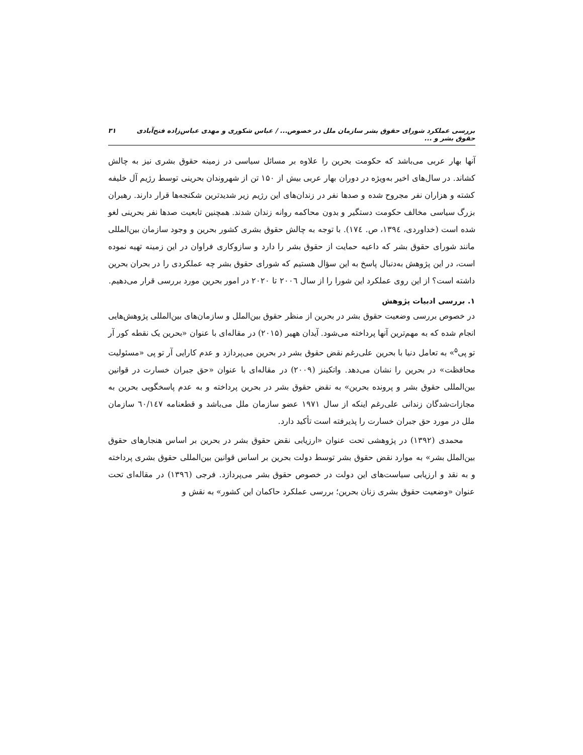بررسی عملکرد شورای حقوق بشر سازمان ملل در خصوص... / عباس شکوری و مهدی عباس‌زاده فتح‌آبادی حقوق بشر و ... ۳۱
آنها بهار عربی می‌باشد که حکومت بحرین را علاوه بر مسائل سیاسی در زمینه حقوق بشری نیز به چالش کشاند. در سال‌های اخیر به‌ویژه در دوران بهار عربی بیش از ۱۵۰ تن از شهروندان بحرینی توسط رژیم آل خلیفه کشته و هزاران نفر مجروح شده و صدها نفر در زندان‌های این رژیم زیر شدیدترین شکنجه‌ها قرار دارند. رهبران بزرگ سیاسی مخالف حکومت دستگیر و بدون محاکمه روانه زندان شدند. همچنین تابعیت صدها نفر بحرینی لغو شده است (خداوردی، ۱۳۹٤، ص. ۱۷٤). با توجه به چالش حقوق بشری کشور بحرین و وجود سازمان بین‌المللی مانند شورای حقوق بشر که داعیه حمایت از حقوق بشر را دارد و سازوکاری فراوان در این زمینه تهیه نموده است، در این پژوهش به‌دنبال پاسخ به این سؤال هستیم که شورای حقوق بشر چه عملکردی را در بحران بحرین داشته است؟ از این روی عملکرد این شورا را از سال ۲۰۰٦ تا ۲۰۲۰ در امور بحرین مورد بررسی قرار می‌دهیم.
۱. بررسی ادبیات پژوهش
در خصوص بررسی وضعیت حقوق بشر در بحرین از منظر حقوق بین‌الملل و سازمان‌های بین‌المللی پژوهش‌هایی انجام شده که به مهم‌ترین آنها پرداخته می‌شود. آیدان ههیر (۲۰۱۵) در مقاله‌ای با عنوان «بحرین یک نقطه کور آر تو پی<sup>۵</sup>» به تعامل دنیا با بحرین علی‌رغم نقض حقوق بشر در بحرین می‌پردازد و عدم کارایی آر تو پی «مسئولیت محافظت» در بحرین را نشان می‌دهد. واتکینز (۲۰۰۹) در مقاله‌ای با عنوان «حق جبران خسارت در قوانین بین‌المللی حقوق بشر و پرونده بحرین» به نقض حقوق بشر در بحرین پرداخته و به عدم پاسخگویی بحرین به مجازات‌شدگان زندانی علی‌رغم اینکه از سال ۱۹۷۱ عضو سازمان ملل می‌باشد و قطعنامه ٦۰/۱٤۷ سازمان ملل در مورد حق جبران خسارت را پذیرفته است تأکید دارد.
محمدی (۱۳۹۲) در پژوهشی تحت عنوان «ارزیابی نقض حقوق بشر در بحرین بر اساس هنجارهای حقوق بین‌الملل بشر» به موارد نقض حقوق بشر توسط دولت بحرین بر اساس قوانین بین‌المللی حقوق بشری پرداخته و به نقد و ارزیابی سیاست‌های این دولت در خصوص حقوق بشر می‌پردازد. فرجی (۱۳۹٦) در مقاله‌ای تحت عنوان «وضعیت حقوق بشری زنان بحرین؛ بررسی عملکرد حاکمان این کشور» به نقش و